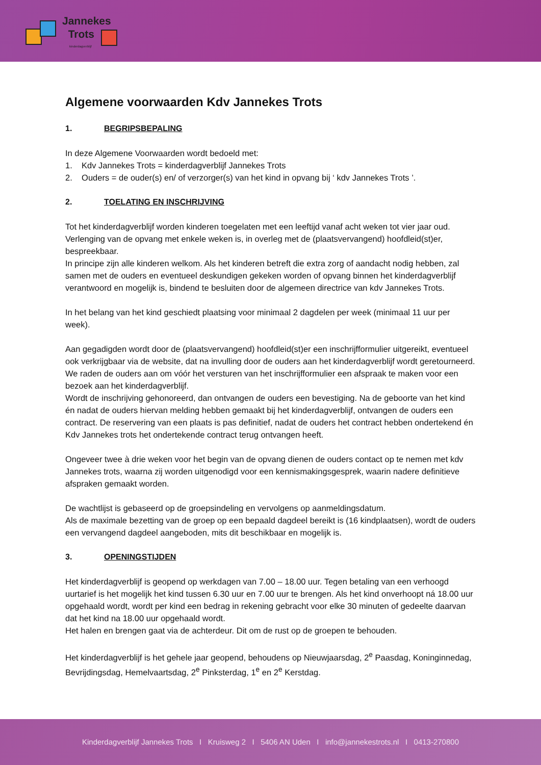Jannekes
Trots
kinderdagverblijf
Algemene voorwaarden Kdv Jannekes Trots
1. BEGRIPSBEPALING
In deze Algemene Voorwaarden wordt bedoeld met:
1. Kdv Jannekes Trots = kinderdagverblijf Jannekes Trots
2. Ouders = de ouder(s) en/ of verzorger(s) van het kind in opvang bij ‘ kdv Jannekes Trots ’.
2. TOELATING EN INSCHRIJVING
Tot het kinderdagverblijf worden kinderen toegelaten met een leeftijd vanaf acht weken tot vier jaar oud. Verlenging van de opvang met enkele weken is, in overleg met de (plaatsvervangend) hoofdleid(st)er, bespreekbaar.
In principe zijn alle kinderen welkom. Als het kinderen betreft die extra zorg of aandacht nodig hebben, zal samen met de ouders en eventueel deskundigen gekeken worden of opvang binnen het kinderdagverblijf verantwoord en mogelijk is, bindend te besluiten door de algemeen directrice van kdv Jannekes Trots.
In het belang van het kind geschiedt plaatsing voor minimaal 2 dagdelen per week (minimaal 11 uur per week).
Aan gegadigden wordt door de (plaatsvervangend) hoofdleid(st)er een inschrijfformulier uitgereikt, eventueel ook verkrijgbaar via de website, dat na invulling door de ouders aan het kinderdagverblijf wordt geretourneerd. We raden de ouders aan om vóór het versturen van het inschrijfformulier een afspraak te maken voor een bezoek aan het kinderdagverblijf.
Wordt de inschrijving gehonoreerd, dan ontvangen de ouders een bevestiging. Na de geboorte van het kind én nadat de ouders hiervan melding hebben gemaakt bij het kinderdagverblijf, ontvangen de ouders een contract. De reservering van een plaats is pas definitief, nadat de ouders het contract hebben ondertekend én Kdv Jannekes trots het ondertekende contract terug ontvangen heeft.
Ongeveer twee à drie weken voor het begin van de opvang dienen de ouders contact op te nemen met kdv Jannekes trots, waarna zij worden uitgenodigd voor een kennismakingsgesprek, waarin nadere definitieve afspraken gemaakt worden.
De wachtlijst is gebaseerd op de groepsindeling en vervolgens op aanmeldingsdatum.
Als de maximale bezetting van de groep op een bepaald dagdeel bereikt is (16 kindplaatsen), wordt de ouders een vervangend dagdeel aangeboden, mits dit beschikbaar en mogelijk is.
3. OPENINGSTIJDEN
Het kinderdagverblijf is geopend op werkdagen van 7.00 – 18.00 uur. Tegen betaling van een verhoogd uurtarief is het mogelijk het kind tussen 6.30 uur en 7.00 uur te brengen. Als het kind onverhoopt ná 18.00 uur opgehaald wordt, wordt per kind een bedrag in rekening gebracht voor elke 30 minuten of gedeelte daarvan dat het kind na 18.00 uur opgehaald wordt.
Het halen en brengen gaat via de achterdeur. Dit om de rust op de groepen te behouden.
Het kinderdagverblijf is het gehele jaar geopend, behoudens op Nieuwjaarsdag, 2<sup>e</sup> Paasdag, Koninginnedag, Bevrijdingsdag, Hemelvaartsdag, 2<sup>e</sup> Pinksterdag, 1<sup>e</sup> en 2<sup>e</sup> Kerstdag.
Kinderdagverblijf Jannekes Trots I Kruisweg 2 I 5406 AN Uden I info@jannekestrots.nl I 0413-270800